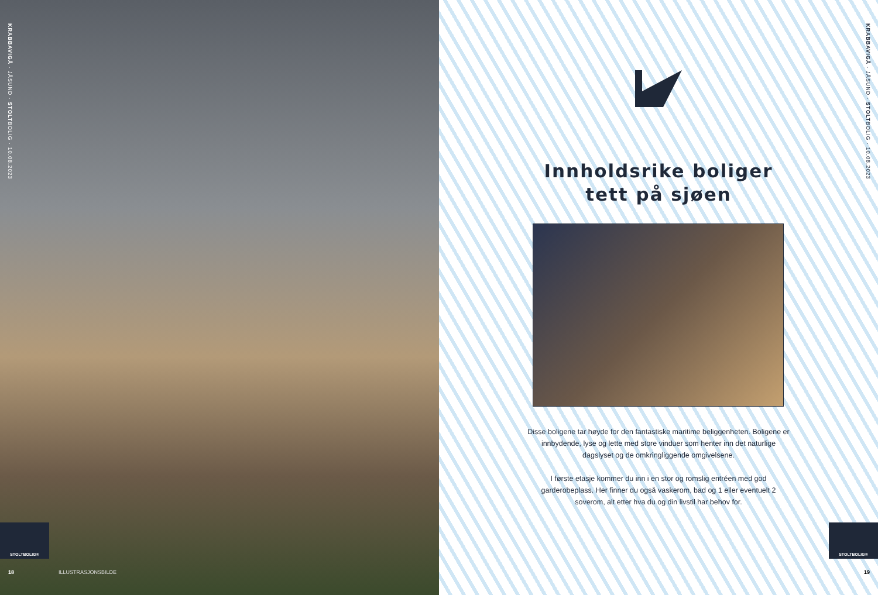KRABBAVIGÅ · JÅSUND · STOLTBOLIG · 10.08.2023
STOLTBOLIG®
18 ILLUSTRASJONSBILDE
Innholdsrike boliger
tett på sjøen
Disse boligene tar høyde for den fantastiske maritime beliggenheten. Boligene er innbydende, lyse og lette med store vinduer som henter inn det naturlige dagslyset og de omkringliggende omgivelsene.
I første etasje kommer du inn i en stor og romslig entréen med god garderobeplass. Her finner du også vaskerom, bad og 1 eller eventuelt 2 soverom, alt etter hva du og din livstil har behov for.
KRABBAVIGÅ · JÅSUND · STOLTBOLIG · 10.08.2023
STOLTBOLIG®
19